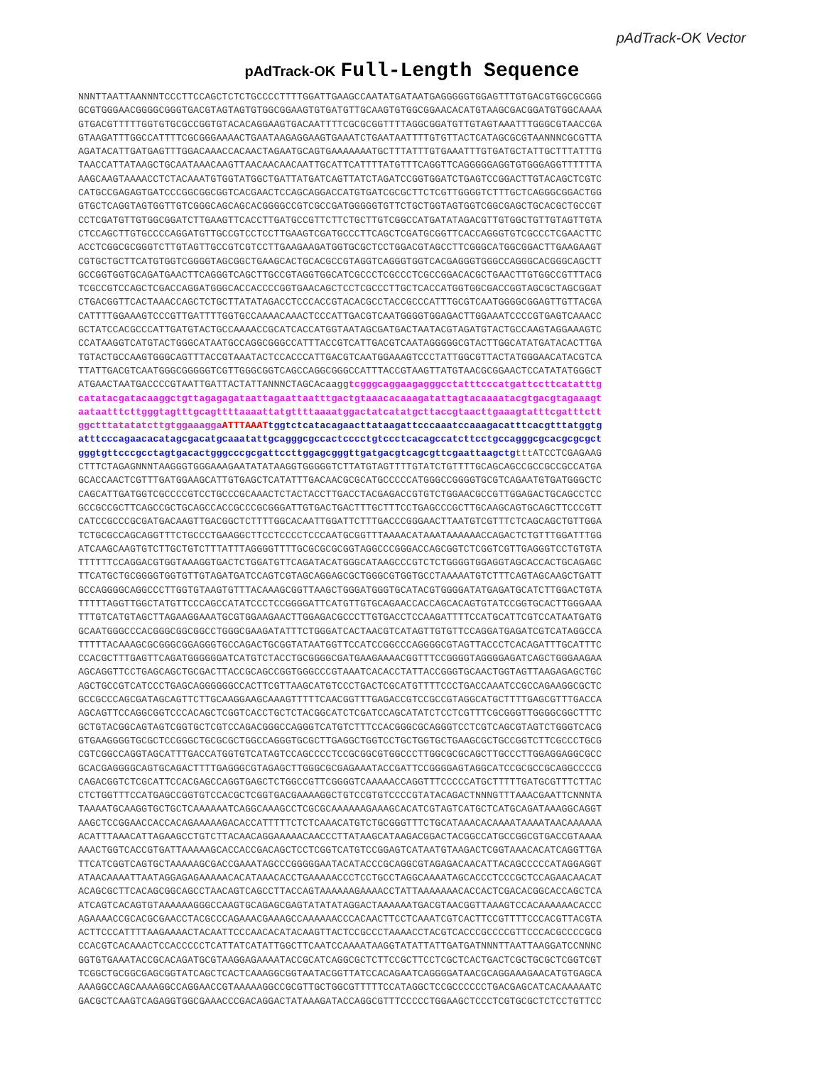pAdTrack-OK Vector
pAdTrack-OK Full-Length Sequence
NNNTTAATTAANNNTCCCTTCCAGCTCTCTGCCCCTTTTGGATTGAAGCCAATATGATAATGAGGGGGTGGAGTTTGTGACGTGGCGCGGG GCGTGGGAACGGGGCGGGTGACGTAGTAGTGTGGCGGAAGTGTGATGTTGCAAGTGTGGCGGAACACATGTAAGCGACGGATGTGGCAAAA GTGACGTTTTTGGTGTGCGCCGGTGTACACAGGAAGTGACAATTTTCGCGCGGTTTTAGGCGGATGTTGTAGTAAATTTGGGCGTAACCGA GTAAGATTTGGCCATTTTCGCGGGAAAACTGAATAAGAGGAAGTGAAATCTGAATAATTTTGTGTTACTCATAGCGCGTAANNNCGCGTTA AGATACATTGATGAGTTTGGACAAACCACAACTAGAATGCAGTGAAAAAAATGCTTTATTTGTGAAATTTGTGATGCTATTGCTTTATTTG TAACCATTATAAGCTGCAATAAACAAGTTAACAACAACAATTGCATTCATTTTATGTTTCAGGTTCAGGGGGAGGTGTGGGAGGTTTTTTA AAGCAAGTAAAACCTCTACAAATGTGGTATGGCTGATTATGATCAGTTATCTAGATCCGGTGGATCTGAGTCCGGACTTGTACAGCTCGTC CATGCCGAGAGTGATCCCGGCGGCGGTCACGAACTCCAGCAGGACCATGTGATCGCGCTTCTCGTTGGGGTCTTTGCTCAGGGCGGACTGG GTGCTCAGGTAGTGGTTGTCGGGCAGCAGCACGGGGCCGTCGCCGATGGGGGTGTTCTGCTGGTAGTGGTCGGCGAGCTGCACGCTGCCGT CCTCGATGTTGTGGCGGATCTTGAAGTTCACCTTGATGCCGTTCTTCTGCTTGTCGGCCATGATATAGACGTTGTGGCTGTTGTAGTTGTA CTCCAGCTTGTGCCCCAGGATGTTGCCGTCCTCCTTGAAGTCGATGCCCTTCAGCTCGATGCGGTTCACCAGGGTGTCGCCCTCGAACTTC ACCTCGGCGCGGGTCTTGTAGTTGCCGTCGTCCTTGAAGAAGATGGTGCGCTCCTGGACGTAGCCTTCGGGCATGGCGGACTTGAAGAAGT CGTGCTGCTTCATGTGGTCGGGGTAGCGGCTGAAGCACTGCACGCCGTAGGTCAGGGTGGTCACGAGGGTGGGCCAGGGCACGGGCAGCTT GCCGGTGGTGCAGATGAACTTCAGGGTCAGCTTGCCGTAGGTGGCATCGCCCTCGCCCTCGCCGGACACGCTGAACTTGTGGCCGTTTACG TCGCCGTCCAGCTCGACCAGGATGGGCACCACCCCGGTGAACAGCTCCTCGCCCTTGCTCACCATGGTGGCGACCGGTAGCGCTAGCGGAT CTGACGGTTCACTAAACCAGCTCTGCTTATATAGACCTCCCACCGTACACGCCTACCGCCCATTTGCGTCAATGGGGCGGAGTTGTTACGA CATTTTGGAAAGTCCCGTTGATTTTGGTGCCAAAACAAACTCCCATTGACGTCAATGGGGTGGAGACTTGGAAATCCCCGTGAGTCAAACC GCTATCCACGCCCATTGATGTACTGCCAAAACCGCATCACCATGGTAATAGCGATGACTAATACGTAGATGTACTGCCAAGTAGGAAAGTC CCATAAGGTCATGTACTGGGCATAATGCCAGGCGGGCCATTTACCGTCATTGACGTCAATAGGGGGCGTACTTGGCATATGATACACTTGA TGTACTGCCAAGTGGGCAGTTTACCGTAAATACTCCACCCATTGACGTCAATGGAAAGTCCCTATTGGCGTTACTATGGGAACATACGTCA TTATTGACGTCAATGGGCGGGGGTCGTTGGGCGGTCAGCCAGGCGGGCCATTTACCGTAAGTTATGTAACGCGGAACTCCATATATGGGCT ATGAACTAATGACCCCGTAATTGATTACTATTANNNCTAGCAcaaggtcgggcaggaagagggcctatttcccatgattccttcatatttg catatacgatacaaggctgttagagagataattagaattaatttgactgtaaacacaaagatattagtacaaaatacgtgacgtagaaagt aataatttcttgggtagtttgcagttttaaaattatgttttaaaatggactatcatatgcttaccgtaacttgaaagtatttcgatttctt ggctttatatatcttgtggaaagga ATTTAAAT tggtctcatacagaacttataagattcccaaatccaaagacatttcacgtttatggtg atttcccagaacacatagcgacatgcaaatattgcagggcgccactcccctgtccctcacagccatcttcctgccagggcgcacgcgcgct gggtgttcccgcctagtgacactgggcccgcgattccttggagcgggttgatgacgtcagcgttcgaattaagctgtttATCCTCGAGAAG CTTTCTAGAGNNNTAAGGGTGGGAAAGAATATATAAGGTGGGGGTCTTATGTAGTTTTGTATCTGTTTTGCAGCAGCCGCCGCCGCCATGA GCACCAACTCGTTTGATGGAAGCATTGTGAGCTCATATTTGACAACGCGCATGCCCCCATGGGCCGGGGTGCGTCAGAATGTGATGGGCTC CAGCATTGATGGTCGCCCCGTCCTGCCCGCAAACTCTACTACCTTGACCTACGAGACCGTGTCTGGAACGCCGTTGGAGACTGCAGCCTCC GCCGCCGCTTCAGCCGCTGCAGCCACCGCCCGCGGGATTGTGACTGACTTTGCTTTCCTGAGCCCGCTTGCAAGCAGTGCAGCTTCCCGTT CATCCGCCCGCGATGACAAGTTGACGGCTCTTTTGGCACAATTGGATTCTTTGACCCGGGAACTTAATGTCGTTTCTCAGCAGCTGTTGGA TCTGCGCCAGCAGGTTTCTGCCCTGAAGGCTTCCTCCCCTCCCAATGCGGTTTAAAACATAAATAAAAAACCAGACTCTGTTTGGATTTGG ATCAAGCAAGTGTCTTGCTGTCTTTATTTAGGGGTTTTGCGCGCGCGGTAGGCCCGGGACCAGCGGTCTCGGTCGTTGAGGGTCCTGTGTA TTTTTTCCAGGACGTGGTAAAGGTGACTCTGGATGTTCAGATACATGGGCATAAGCCCGTCTCTGGGGTGGAGGTAGCACCACTGCAGAGC TTCATGCTGCGGGGTGGTGTTGTAGATGATCCAGTCGTAGCAGGAGCGCTGGGCGTGGTGCCTAAAAATGTCTTTCAGTAGCAAGCTGATT GCCAGGGGCAGGCCCTTGGTGTAAGTGTTTACAAAGCGGTTAAGCTGGGATGGGTGCATACGTGGGGATATGAGATGCATCTTGGACTGTA TTTTTAGGTTGGCTATGTTCCCAGCCATATCCCTCCGGGGATTCATGTTGTGCAGAACCACCAGCACAGTGTATCCGGTGCACTTGGGAAA TTTGTCATGTAGCTTAGAAGGAAATGCGTGGAAGAACTTGGAGACGCCCTTGTGACCTCCAAGATTTTCCATGCATTCGTCCATAATGATG GCAATGGGCCCACGGGCGGCGGCCTGGGCGAAGATATTTCTGGGATCACTAACGTCATAGTTGTGTTCCAGGATGAGATCGTCATAGGCCA TTTTTACAAAGCGCGGGCGGAGGGTGCCAGACTGCGGTATAATGGTTCCATCCGGCCCAGGGGCGTAGTTACCCTCACAGATTTGCATTTC CCACGCTTTGAGTTCAGATGGGGGGATCATGTCTACCTGCGGGGCGATGAAGAAAACGGTTTCCGGGGTAGGGGAGATCAGCTGGGAAGAA AGCAGGTTCCTGAGCAGCTGCGACTTACCGCAGCCGGTGGGCCCGTAAATCACACCTATTACCGGGTGCAACTGGTAGTTAAGAGAGCTGC AGCTGCCGTCATCCCTGAGCAGGGGGGCCACTTCGTTAAGCATGTCCCTGACTCGCATGTTTTCCCTGACCAAATCCGCCAGAAGGCGCTC GCCGCCCAGCGATAGCAGTTCTTGCAAGGAAGCAAAGTTTTTCAACGGTTTGAGACCGTCCGCCGTAGGCATGCTTTTGAGCGTTTGACCA AGCAGTTCCAGGCGGTCCCACAGCTCGGTCACCTGCTCTACGGCATCTCGATCCAGCATATCTCCTCGTTTCGCGGGTTGGGGCGGCTTTC GCTGTACGGCAGTAGTCGGTGCTCGTCCAGACGGGCCAGGGTCATGTCTTTCCACGGGCGCAGGGTCCTCGTCAGCGTAGTCTGGGTCACG GTGAAGGGGTGCGCTCCGGGCTGCGCGCTGGCCAGGGTGCGCTTGAGGCTGGTCCTGCTGGTGCTGAAGCGCTGCCGGTCTTCGCCCTGCG CGTCGGCCAGGTAGCATTTGACCATGGTGTCATAGTCCAGCCCCTCCGCGGCGTGGCCCTTGGCGCGCAGCTTGCCCTTGGAGGAGGCGCC GCACGAGGGGCAGTGCAGACTTTTGAGGGCGTAGAGCTTGGGCGCGAGAAATACCGATTCCGGGGAGTAGGCATCCGCGCCGCAGGCCCCG CAGACGGTCTCGCATTCCACGAGCCAGGTGAGCTCTGGCCGTTCGGGGTCAAAAACCAGGTTTCCCCCATGCTTTTTGATGCGTTTCTTAC CTCTGGTTTCCATGAGCCGGTGTCCACGCTCGGTGACGAAAAGGCTGTCCGTGTCCCCGTATACAGACTNNNGTTTAAACGAATTCNNNTA TAAAATGCAAGGTGCTGCTCAAAAAATCAGGCAAAGCCTCGCGCAAAAAAGAAAGCACATCGTAGTCATGCTCATGCAGATAAAGGCAGGT AAGCTCCGGAACCACCACAGAAAAAGACACCATTTTTCTCTCAAACATGTCTGCGGGTTTCTGCATAAACACAAAATAAAATAACAAAAAA ACATTTAAACATTAGAAGCCTGTCTTACAACAGGAAAAACAACCCTTATAAGCATAAGACGGACTACGGCCATGCCGGCGTGACCGTAAAA AAACTGGTCACCGTGATTAAAAAGCACCACCGACAGCTCCTCGGTCATGTCCGGAGTCATAATGTAAGACTCGGTAAACACATCAGGTTGA TTCATCGGTCAGTGCTAAAAAGCGACCGAAATAGCCCGGGGGAATACATACCCGCAGGCGTAGAGACAACATTACAGCCCCCATAGGAGGT ATAACAAAATTAATAGGAGAGAAAAACACATAAACACCTGAAAAACCCTCCTGCCTAGGCAAAATAGCACCCTCCCGCTCCAGAACAACAT ACAGCGCTTCACAGCGGCAGCCTAACAGTCAGCCTTACCAGTAAAAAAGAAAACCTATTAAAAAAACACCACTCGACACGGCACCAGCTCA ATCAGTCACAGTGTAAAAAAGGGCCAAGTGCAGAGCGAGTATATATAGGACTAAAAAATGACGTAACGGTTAAAGTCCACAAAAAACACCC AGAAAACCGCACGCGAACCTACGCCCAGAAACGAAAGCCAAAAAACCCACAACTTCCTCAAATCGTCACTTCCGTTTTCCCACGTTACGTA ACTTCCCATTTTAAGAAAACTACAATTCCCAACACATACAAGTTACTCCGCCCTAAAACCTACGTCACCCGCCCCGTTCCCACGCCCCGCG CCACGTCACAAACTCCACCCCCTCATTATCATATTGGCTTCAATCCAAAATAAGGTATATTATTGATGATNNNTTAATTAAGGATCCNNNC GGTGTGAAATACCGCACAGATGCGTAAGGAGAAAATACCGCATCAGGCGCTCTTCCGCTTCCTCGCTCACTGACTCGCTGCGCTCGGTCGT TCGGCTGCGGCGAGCGGTATCAGCTCACTCAAAGGCGGTAATACGGTTATCCACAGAATCAGGGGATAACGCAGGAAAGAACATGTGAGCA AAAGGCCAGCAAAAGGCCAGGAACCGTAAAAAGGCCGCGTTGCTGGCGTTTTTCCATAGGCTCCGCCCCCCTGACGAGCATCACAAAAATC GACGCTCAAGTCAGAGGTGGCGAAACCCGACAGGACTATAAAGATACCAGGCGTTTCCCCCTGGAAGCTCCCTCGTGCGCTCTCCTGTTCC